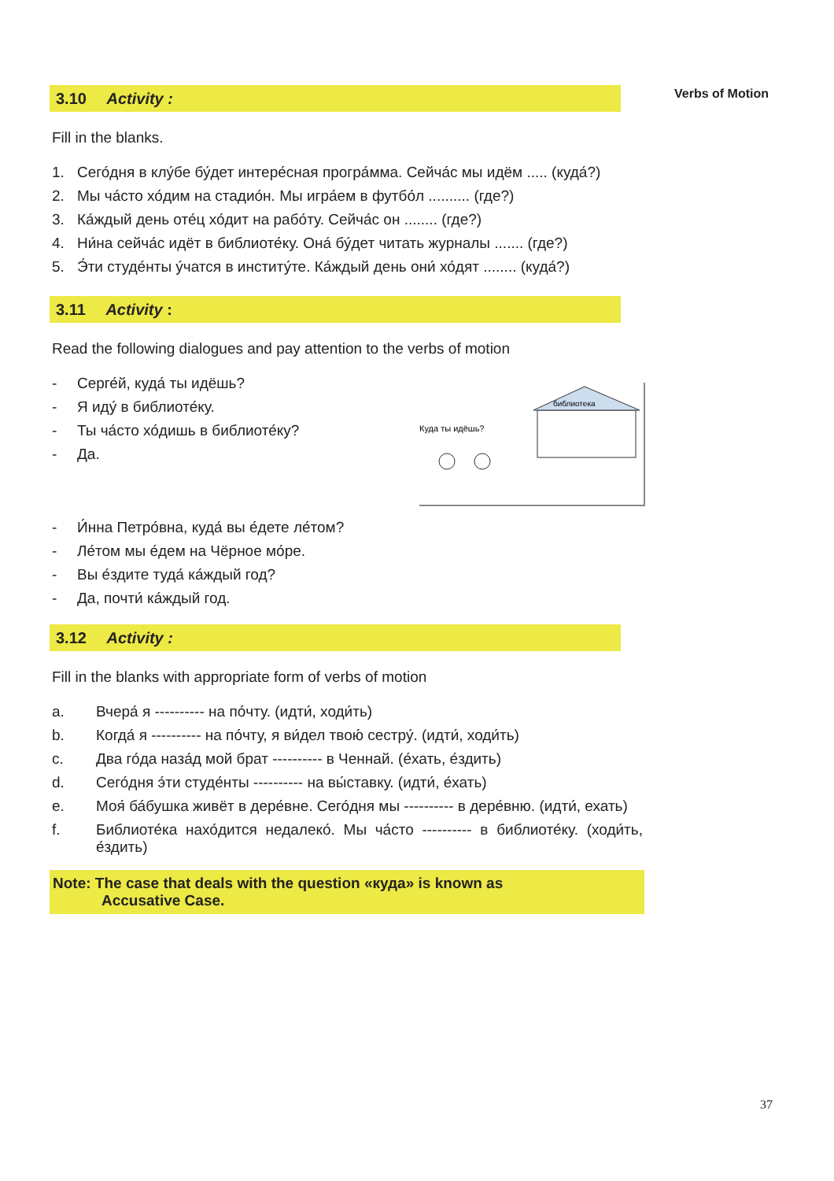Verbs of Motion
3.10 Activity :
Fill in the blanks.
1. Сего́дня в клу́бе бу́дет интере́сная програ́мма. Сейча́с мы идём ..... (куда́?)
2. Мы ча́сто хо́дим на стадио́н. Мы игра́ем в футбо́л .......... (где?)
3. Ка́ждый день оте́ц хо́дит на рабо́ту. Сейча́с он ........ (где?)
4. Ни́на сейча́с идёт в библиоте́ку. Она́ бу́дет читать журналы ....... (где?)
5. Э́ти студе́нты у́чатся в институ́те. Ка́ждый день они́ хо́дят ........ (куда́?)
3.11 Activity :
Read the following dialogues and pay attention to the verbs of motion
библиотека
Куда ты идёшь?
- Серге́й, куда́ ты идёшь?
- Я иду́ в библиоте́ку.
- Ты ча́сто хо́дишь в библиоте́ку?
- Да.
- И́нна Петро́вна, куда́ вы е́дете ле́том?
- Ле́том мы е́дем на Чёрное мо́ре.
- Вы е́здите туда́ ка́ждый год?
- Да, почти́ ка́ждый год.
3.12 Activity :
Fill in the blanks with appropriate form of verbs of motion
a. Вчера́ я ---------- на по́чту. (идти́, ходи́ть)
b. Когда́ я ---------- на по́чту, я ви́дел твою́ сестру́. (идти́, ходи́ть)
c. Два го́да наза́д мой брат ---------- в Ченнай. (е́хать, е́здить)
d. Сего́дня э́ти студе́нты ---------- на вы́ставку. (идти́, е́хать)
e. Моя́ ба́бушка живёт в дере́вне. Сего́дня мы ---------- в дере́вню. (идти́, ехать)
f. Библиоте́ка нахо́дится недалеко́. Мы ча́сто ---------- в библиоте́ку. (ходи́ть, е́здить)
Note: The case that deals with the question «куда» is known as
Accusative Case.
37